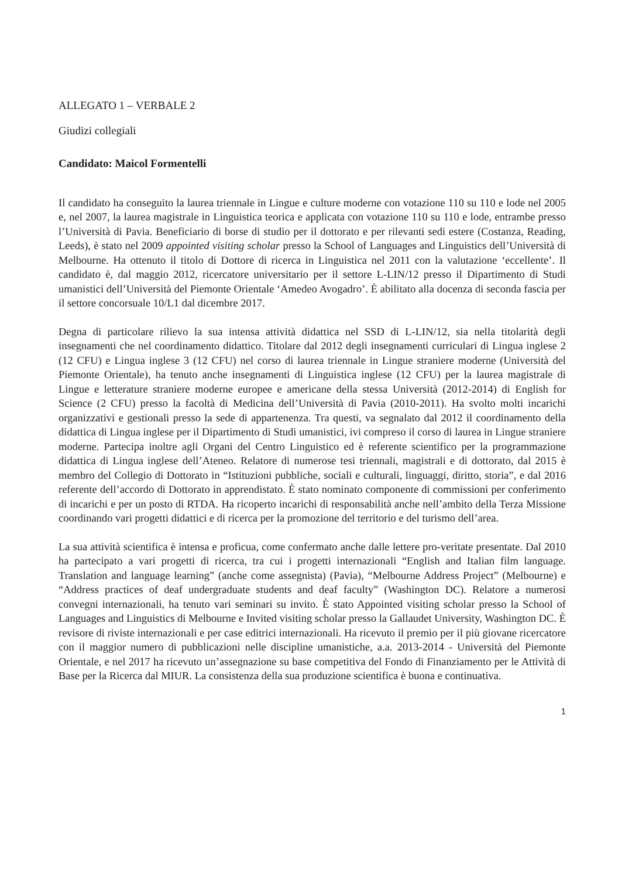ALLEGATO 1 – VERBALE 2
Giudizi collegiali
Candidato: Maicol Formentelli
Il candidato ha conseguito la laurea triennale in Lingue e culture moderne con votazione 110 su 110 e lode nel 2005 e, nel 2007, la laurea magistrale in Linguistica teorica e applicata con votazione 110 su 110 e lode, entrambe presso l’Università di Pavia. Beneficiario di borse di studio per il dottorato e per rilevanti sedi estere (Costanza, Reading, Leeds), è stato nel 2009 appointed visiting scholar presso la School of Languages and Linguistics dell’Università di Melbourne. Ha ottenuto il titolo di Dottore di ricerca in Linguistica nel 2011 con la valutazione ‘eccellente’. Il candidato è, dal maggio 2012, ricercatore universitario per il settore L-LIN/12 presso il Dipartimento di Studi umanistici dell’Università del Piemonte Orientale ‘Amedeo Avogadro’. È abilitato alla docenza di seconda fascia per il settore concorsuale 10/L1 dal dicembre 2017.
Degna di particolare rilievo la sua intensa attività didattica nel SSD di L-LIN/12, sia nella titolarità degli insegnamenti che nel coordinamento didattico. Titolare dal 2012 degli insegnamenti curriculari di Lingua inglese 2 (12 CFU) e Lingua inglese 3 (12 CFU) nel corso di laurea triennale in Lingue straniere moderne (Università del Piemonte Orientale), ha tenuto anche insegnamenti di Linguistica inglese (12 CFU) per la laurea magistrale di Lingue e letterature straniere moderne europee e americane della stessa Università (2012-2014) di English for Science (2 CFU) presso la facoltà di Medicina dell’Università di Pavia (2010-2011). Ha svolto molti incarichi organizzativi e gestionali presso la sede di appartenenza. Tra questi, va segnalato dal 2012 il coordinamento della didattica di Lingua inglese per il Dipartimento di Studi umanistici, ivi compreso il corso di laurea in Lingue straniere moderne. Partecipa inoltre agli Organi del Centro Linguistico ed è referente scientifico per la programmazione didattica di Lingua inglese dell’Ateneo. Relatore di numerose tesi triennali, magistrali e di dottorato, dal 2015 è membro del Collegio di Dottorato in “Istituzioni pubbliche, sociali e culturali, linguaggi, diritto, storia”, e dal 2016 referente dell’accordo di Dottorato in apprendistato. È stato nominato componente di commissioni per conferimento di incarichi e per un posto di RTDA. Ha ricoperto incarichi di responsabilità anche nell’ambito della Terza Missione coordinando vari progetti didattici e di ricerca per la promozione del territorio e del turismo dell’area.
La sua attività scientifica è intensa e proficua, come confermato anche dalle lettere pro-veritate presentate. Dal 2010 ha partecipato a vari progetti di ricerca, tra cui i progetti internazionali “English and Italian film language. Translation and language learning” (anche come assegnista) (Pavia), “Melbourne Address Project” (Melbourne) e “Address practices of deaf undergraduate students and deaf faculty” (Washington DC). Relatore a numerosi convegni internazionali, ha tenuto vari seminari su invito. È stato Appointed visiting scholar presso la School of Languages and Linguistics di Melbourne e Invited visiting scholar presso la Gallaudet University, Washington DC. È revisore di riviste internazionali e per case editrici internazionali. Ha ricevuto il premio per il più giovane ricercatore con il maggior numero di pubblicazioni nelle discipline umanistiche, a.a. 2013-2014 - Università del Piemonte Orientale, e nel 2017 ha ricevuto un’assegnazione su base competitiva del Fondo di Finanziamento per le Attività di Base per la Ricerca dal MIUR. La consistenza della sua produzione scientifica è buona e continuativa.
1